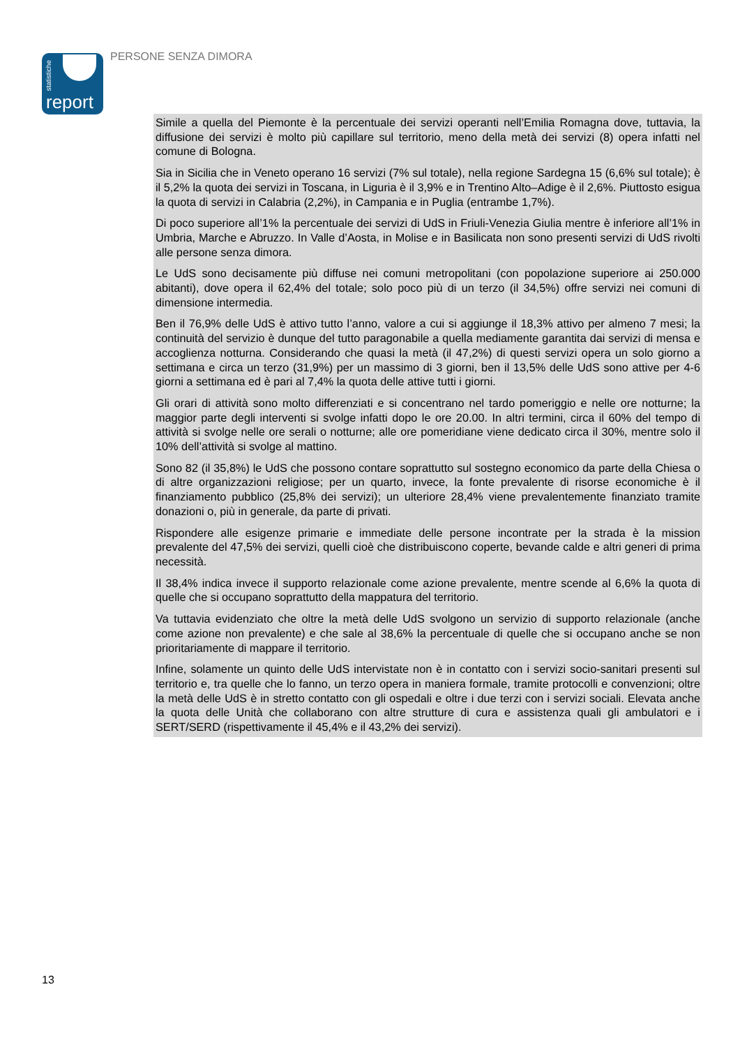statistiche
report
PERSONE SENZA DIMORA
Simile a quella del Piemonte è la percentuale dei servizi operanti nell’Emilia Romagna dove, tuttavia, la diffusione dei servizi è molto più capillare sul territorio, meno della metà dei servizi (8) opera infatti nel comune di Bologna.
Sia in Sicilia che in Veneto operano 16 servizi (7% sul totale), nella regione Sardegna 15 (6,6% sul totale); è il 5,2% la quota dei servizi in Toscana, in Liguria è il 3,9% e in Trentino Alto–Adige è il 2,6%. Piuttosto esigua la quota di servizi in Calabria (2,2%), in Campania e in Puglia (entrambe 1,7%).
Di poco superiore all’1% la percentuale dei servizi di UdS in Friuli-Venezia Giulia mentre è inferiore all’1% in Umbria, Marche e Abruzzo. In Valle d’Aosta, in Molise e in Basilicata non sono presenti servizi di UdS rivolti alle persone senza dimora.
Le UdS sono decisamente più diffuse nei comuni metropolitani (con popolazione superiore ai 250.000 abitanti), dove opera il 62,4% del totale; solo poco più di un terzo (il 34,5%) offre servizi nei comuni di dimensione intermedia.
Ben il 76,9% delle UdS è attivo tutto l’anno, valore a cui si aggiunge il 18,3% attivo per almeno 7 mesi; la continuità del servizio è dunque del tutto paragonabile a quella mediamente garantita dai servizi di mensa e accoglienza notturna. Considerando che quasi la metà (il 47,2%) di questi servizi opera un solo giorno a settimana e circa un terzo (31,9%) per un massimo di 3 giorni, ben il 13,5% delle UdS sono attive per 4-6 giorni a settimana ed è pari al 7,4% la quota delle attive tutti i giorni.
Gli orari di attività sono molto differenziati e si concentrano nel tardo pomeriggio e nelle ore notturne; la maggior parte degli interventi si svolge infatti dopo le ore 20.00. In altri termini, circa il 60% del tempo di attività si svolge nelle ore serali o notturne; alle ore pomeridiane viene dedicato circa il 30%, mentre solo il 10% dell’attività si svolge al mattino.
Sono 82 (il 35,8%) le UdS che possono contare soprattutto sul sostegno economico da parte della Chiesa o di altre organizzazioni religiose; per un quarto, invece, la fonte prevalente di risorse economiche è il finanziamento pubblico (25,8% dei servizi); un ulteriore 28,4% viene prevalentemente finanziato tramite donazioni o, più in generale, da parte di privati.
Rispondere alle esigenze primarie e immediate delle persone incontrate per la strada è la mission prevalente del 47,5% dei servizi, quelli cioè che distribuiscono coperte, bevande calde e altri generi di prima necessità.
Il 38,4% indica invece il supporto relazionale come azione prevalente, mentre scende al 6,6% la quota di quelle che si occupano soprattutto della mappatura del territorio.
Va tuttavia evidenziato che oltre la metà delle UdS svolgono un servizio di supporto relazionale (anche come azione non prevalente) e che sale al 38,6% la percentuale di quelle che si occupano anche se non prioritariamente di mappare il territorio.
Infine, solamente un quinto delle UdS intervistate non è in contatto con i servizi socio-sanitari presenti sul territorio e, tra quelle che lo fanno, un terzo opera in maniera formale, tramite protocolli e convenzioni; oltre la metà delle UdS è in stretto contatto con gli ospedali e oltre i due terzi con i servizi sociali. Elevata anche la quota delle Unità che collaborano con altre strutture di cura e assistenza quali gli ambulatori e i SERT/SERD (rispettivamente il 45,4% e il 43,2% dei servizi).
13